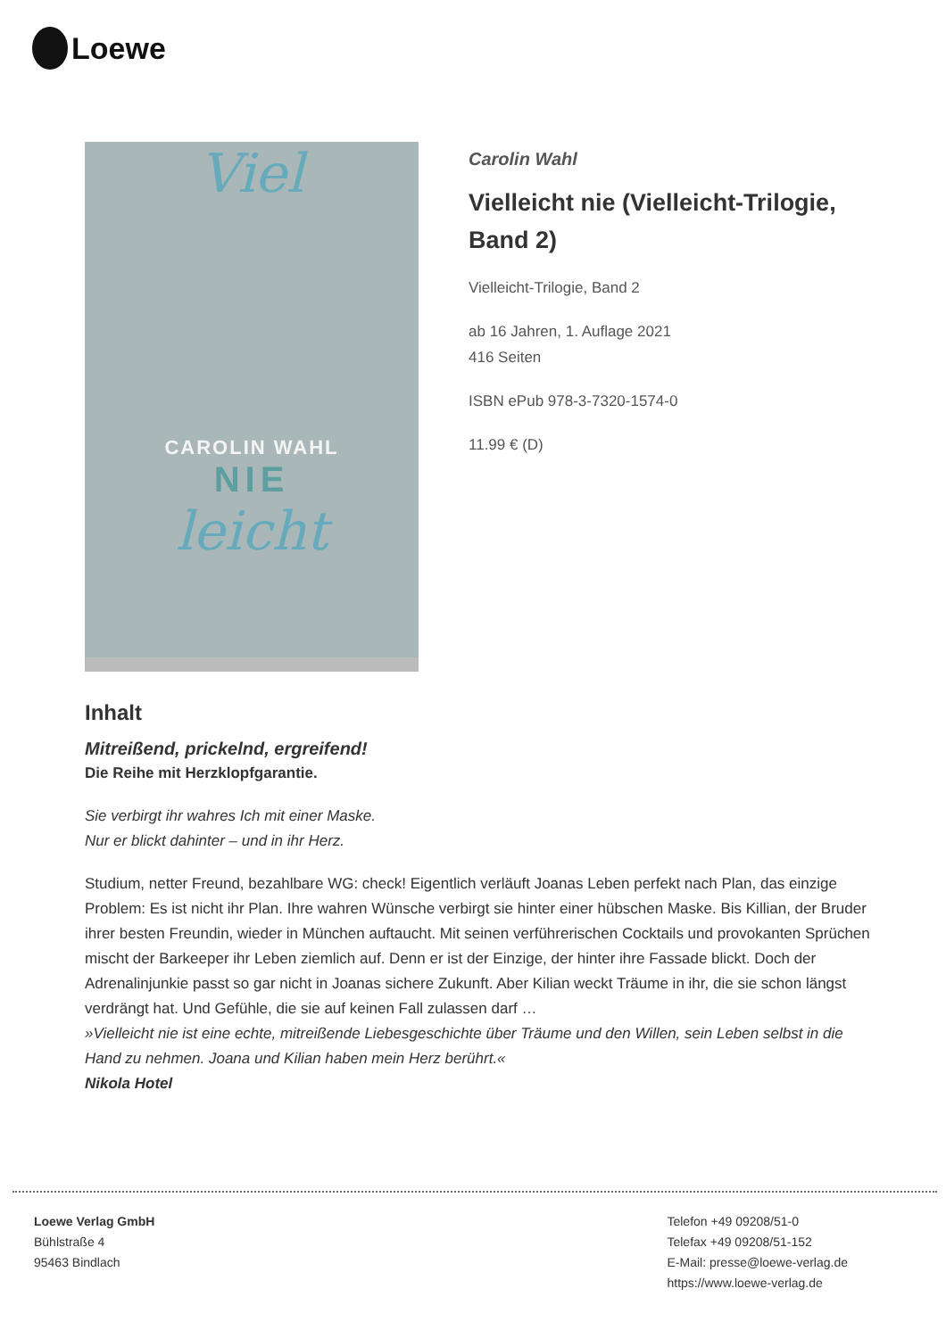Loewe
Viel
CAROLIN WAHL
NIE
leicht
Carolin Wahl
Vielleicht nie (Vielleicht-Trilogie, Band 2)
Vielleicht-Trilogie, Band 2
ab 16 Jahren, 1. Auflage 2021
416 Seiten
ISBN ePub 978-3-7320-1574-0
11.99 € (D)
Inhalt
Mitreißend, prickelnd, ergreifend!
Die Reihe mit Herzklopfgarantie.
Sie verbirgt ihr wahres Ich mit einer Maske.
Nur er blickt dahinter – und in ihr Herz.
Studium, netter Freund, bezahlbare WG: check! Eigentlich verläuft Joanas Leben perfekt nach Plan, das einzige Problem: Es ist nicht ihr Plan. Ihre wahren Wünsche verbirgt sie hinter einer hübschen Maske. Bis Killian, der Bruder ihrer besten Freundin, wieder in München auftaucht. Mit seinen verführerischen Cocktails und provokanten Sprüchen mischt der Barkeeper ihr Leben ziemlich auf. Denn er ist der Einzige, der hinter ihre Fassade blickt. Doch der Adrenalinjunkie passt so gar nicht in Joanas sichere Zukunft. Aber Kilian weckt Träume in ihr, die sie schon längst verdrängt hat. Und Gefühle, die sie auf keinen Fall zulassen darf …
»Vielleicht nie ist eine echte, mitreißende Liebesgeschichte über Träume und den Willen, sein Leben selbst in die Hand zu nehmen. Joana und Kilian haben mein Herz berührt.«
Nikola Hotel
Loewe Verlag GmbH
Bühlstraße 4
95463 Bindlach
Telefon +49 09208/51-0
Telefax +49 09208/51-152
E-Mail: presse@loewe-verlag.de
https://www.loewe-verlag.de